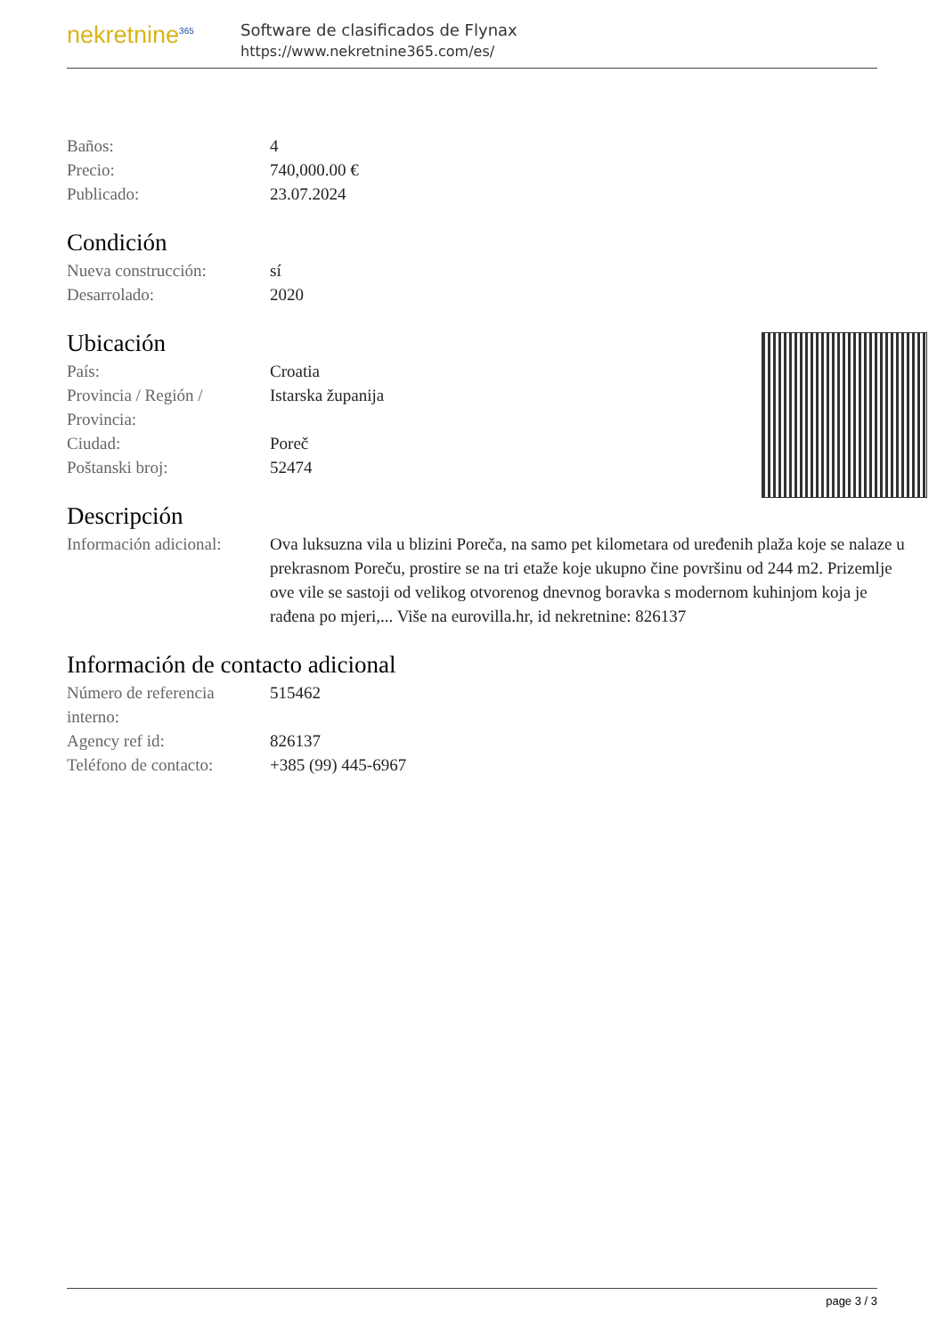nekretnine<sup>365</sup>
Software de clasificados de Flynax
https://www.nekretnine365.com/es/
| Baños: | 4 |
| Precio: | 740,000.00 € |
| Publicado: | 23.07.2024 |
Condición
| Nueva construcción: | sí |
| Desarrolado: | 2020 |
Ubicación
| País: | Croatia |
| Provincia / Región / Provincia: | Istarska županija |
| Ciudad: | Poreč |
| Poštanski broj: | 52474 |
Descripción
| Información adicional: | Ova luksuzna vila u blizini Poreča, na samo pet kilometara od uređenih plaža koje se nalaze u prekrasnom Poreču, prostire se na tri etaže koje ukupno čine površinu od 244 m2. Prizemlje ove vile se sastoji od velikog otvorenog dnevnog boravka s modernom kuhinjom koja je rađena po mjeri,... Više na eurovilla.hr, id nekretnine: 826137 |
Información de contacto adicional
| Número de referencia interno: | 515462 |
| Agency ref id: | 826137 |
| Teléfono de contacto: | +385 (99) 445-6967 |
page 3 / 3